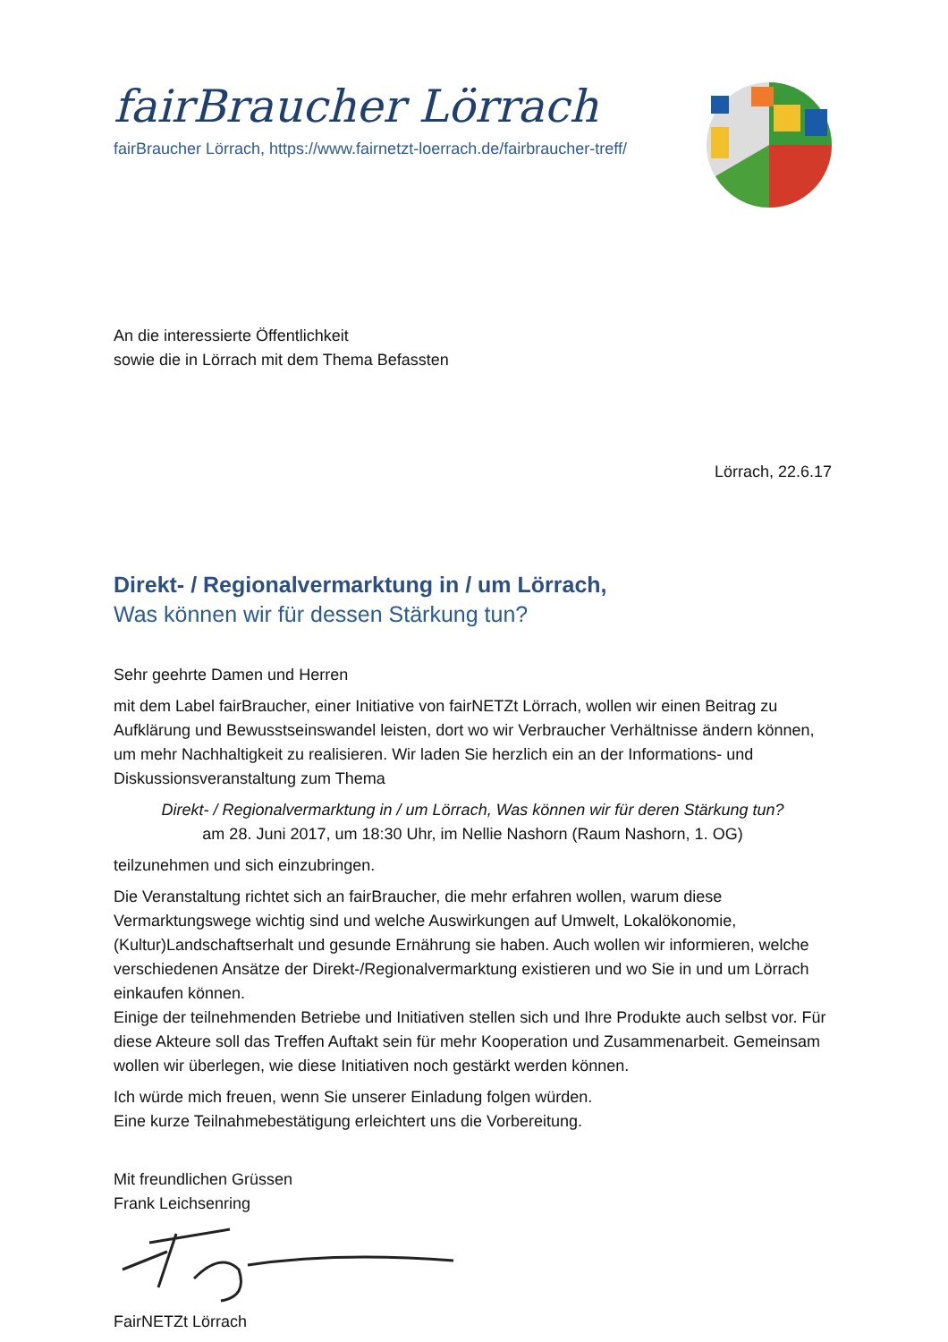fairBraucher Lörrach
fairBraucher Lörrach, https://www.fairnetzt-loerrach.de/fairbraucher-treff/
An die interessierte Öffentlichkeit
sowie die in Lörrach mit dem Thema Befassten
Lörrach, 22.6.17
Direkt- / Regionalvermarktung in / um Lörrach,
Was können wir für dessen Stärkung tun?
Sehr geehrte Damen und Herren
mit dem Label fairBraucher, einer Initiative von fairNETZt Lörrach, wollen wir einen Beitrag zu Aufklärung und Bewusstseinswandel leisten, dort wo wir Verbraucher Verhältnisse ändern können, um mehr Nachhaltigkeit zu realisieren. Wir laden Sie herzlich ein an der Informations- und Diskussionsveranstaltung zum Thema
Direkt- / Regionalvermarktung in / um Lörrach, Was können wir für deren Stärkung tun?
am 28. Juni 2017, um 18:30 Uhr, im Nellie Nashorn (Raum Nashorn, 1. OG)
teilzunehmen und sich einzubringen.
Die Veranstaltung richtet sich an fairBraucher, die mehr erfahren wollen, warum diese Vermarktungswege wichtig sind und welche Auswirkungen auf Umwelt, Lokalökonomie, (Kultur)Landschaftserhalt und gesunde Ernährung sie haben. Auch wollen wir informieren, welche verschiedenen Ansätze der Direkt-/Regionalvermarktung existieren und wo Sie in und um Lörrach einkaufen können.
Einige der teilnehmenden Betriebe und Initiativen stellen sich und Ihre Produkte auch selbst vor. Für diese Akteure soll das Treffen Auftakt sein für mehr Kooperation und Zusammenarbeit. Gemeinsam wollen wir überlegen, wie diese Initiativen noch gestärkt werden können.
Ich würde mich freuen, wenn Sie unserer Einladung folgen würden.
Eine kurze Teilnahmebestätigung erleichtert uns die Vorbereitung.
Mit freundlichen Grüssen
Frank Leichsenring
FairNETZt Lörrach